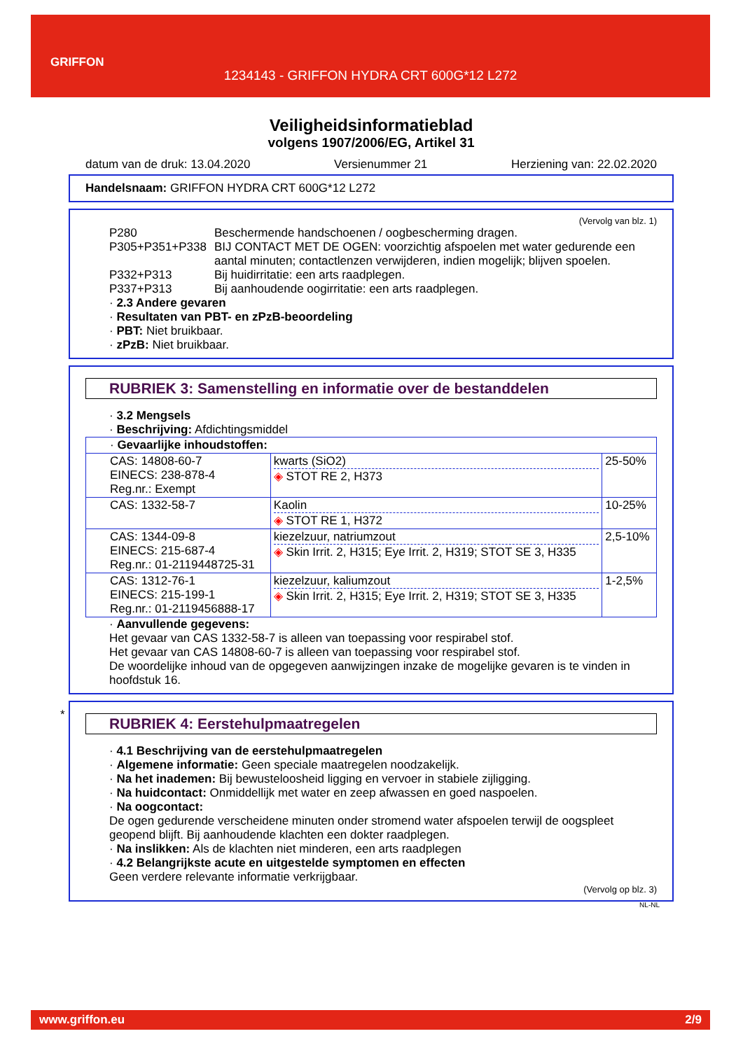GRIFFON
1234143 - GRIFFON HYDRA CRT 600G*12 L272
Veiligheidsinformatieblad
volgens 1907/2006/EG, Artikel 31
datum van de druk: 13.04.2020 Versienummer 21 Herziening van: 22.02.2020
Handelsnaam: GRIFFON HYDRA CRT 600G*12 L272
(Vervolg van blz. 1)
P280 Beschermende handschoenen / oogbescherming dragen.
P305+P351+P338 BIJ CONTACT MET DE OGEN: voorzichtig afspoelen met water gedurende een aantal minuten; contactlenzen verwijderen, indien mogelijk; blijven spoelen.
P332+P313 Bij huidirritatie: een arts raadplegen.
P337+P313 Bij aanhoudende oogirritatie: een arts raadplegen.
· 2.3 Andere gevaren
· Resultaten van PBT- en zPzB-beoordeling
· PBT: Niet bruikbaar.
· zPzB: Niet bruikbaar.
RUBRIEK 3: Samenstelling en informatie over de bestanddelen
· 3.2 Mengsels
· Beschrijving: Afdichtingsmiddel
| · Gevaarlijke inhoudstoffen: | | |
| CAS: 14808-60-7 EINECS: 238-878-4 Reg.nr.: Exempt | kwarts (SiO2) ◈ STOT RE 2, H373 | 25-50% |
| CAS: 1332-58-7 | Kaolin ◈ STOT RE 1, H372 | 10-25% |
| CAS: 1344-09-8 EINECS: 215-687-4 Reg.nr.: 01-2119448725-31 | kiezelzuur, natriumzout ◈ Skin Irrit. 2, H315; Eye Irrit. 2, H319; STOT SE 3, H335 | 2,5-10% |
| CAS: 1312-76-1 EINECS: 215-199-1 Reg.nr.: 01-2119456888-17 | kiezelzuur, kaliumzout ◈ Skin Irrit. 2, H315; Eye Irrit. 2, H319; STOT SE 3, H335 | 1-2,5% |
· Aanvullende gegevens:
Het gevaar van CAS 1332-58-7 is alleen van toepassing voor respirabel stof.
Het gevaar van CAS 14808-60-7 is alleen van toepassing voor respirabel stof.
De woordelijke inhoud van de opgegeven aanwijzingen inzake de mogelijke gevaren is te vinden in hoofdstuk 16.
*
RUBRIEK 4: Eerstehulpmaatregelen
· 4.1 Beschrijving van de eerstehulpmaatregelen
· Algemene informatie: Geen speciale maatregelen noodzakelijk.
· Na het inademen: Bij bewusteloosheid ligging en vervoer in stabiele zijligging.
· Na huidcontact: Onmiddellijk met water en zeep afwassen en goed naspoelen.
· Na oogcontact:
De ogen gedurende verscheidene minuten onder stromend water afspoelen terwijl de oogspleet geopend blijft. Bij aanhoudende klachten een dokter raadplegen.
· Na inslikken: Als de klachten niet minderen, een arts raadplegen
· 4.2 Belangrijkste acute en uitgestelde symptomen en effecten
Geen verdere relevante informatie verkrijgbaar.
(Vervolg op blz. 3)
NL-NL
www.griffon.eu 2/9